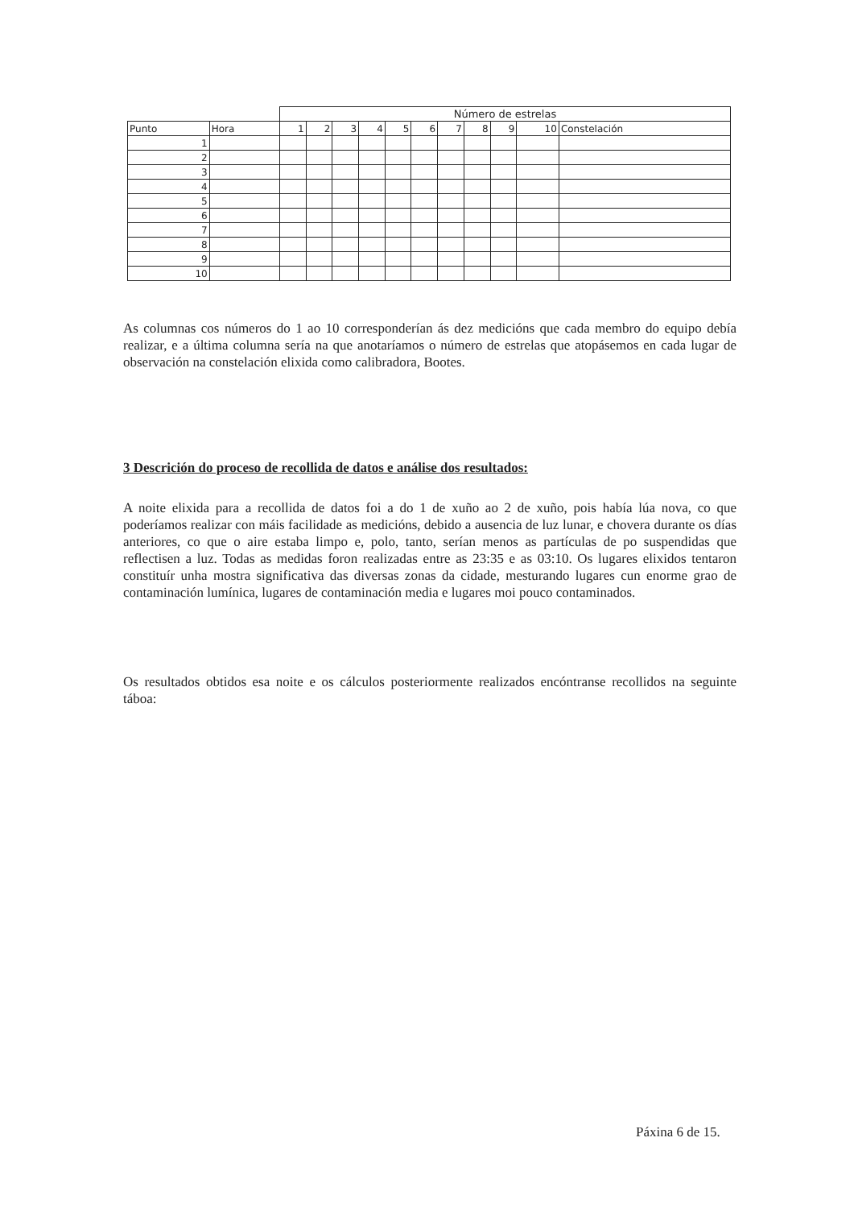| | | Número de estrelas | | | | | | | | | | |
| Punto | Hora | 1 | 2 | 3 | 4 | 5 | 6 | 7 | 8 | 9 | 10 | Constelación |
| 1 | | | | | | | | | | | | |
| 2 | | | | | | | | | | | | |
| 3 | | | | | | | | | | | | |
| 4 | | | | | | | | | | | | |
| 5 | | | | | | | | | | | | |
| 6 | | | | | | | | | | | | |
| 7 | | | | | | | | | | | | |
| 8 | | | | | | | | | | | | |
| 9 | | | | | | | | | | | | |
| 10 | | | | | | | | | | | | |
As columnas cos números do 1 ao 10 corresponderían ás dez medicións que cada membro do equipo debía realizar, e a última columna sería na que anotaríamos o número de estrelas que atopásemos en cada lugar de observación na constelación elixida como calibradora, Bootes.
3 Descrición do proceso de recollida de datos e análise dos resultados:
A noite elixida para a recollida de datos foi a do 1 de xuño ao 2 de xuño, pois había lúa nova, co que poderíamos realizar con máis facilidade as medicións, debido a ausencia de luz lunar, e chovera durante os días anteriores, co que o aire estaba limpo e, polo, tanto, serían menos as partículas de po suspendidas que reflectisen a luz. Todas as medidas foron realizadas entre as 23:35 e as 03:10. Os lugares elixidos tentaron constituír unha mostra significativa das diversas zonas da cidade, mesturando lugares cun enorme grao de contaminación lumínica, lugares de contaminación media e lugares moi pouco contaminados.
Os resultados obtidos esa noite e os cálculos posteriormente realizados encóntranse recollidos na seguinte táboa:
Páxina 6 de 15.